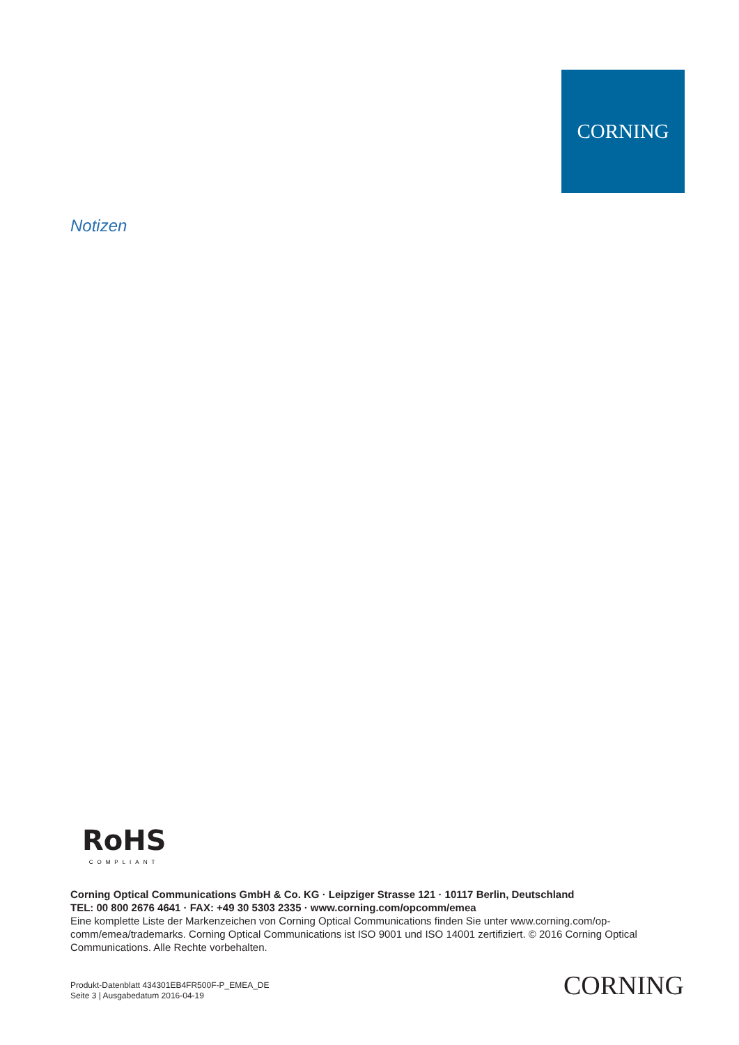CORNING
Notizen
RoHS
COMPLIANT
Corning Optical Communications GmbH & Co. KG · Leipziger Strasse 121 · 10117 Berlin, Deutschland
TEL: 00 800 2676 4641 · FAX: +49 30 5303 2335 · www.corning.com/opcomm/emea
Eine komplette Liste der Markenzeichen von Corning Optical Communications finden Sie unter www.corning.com/op-comm/emea/trademarks. Corning Optical Communications ist ISO 9001 und ISO 14001 zertifiziert. © 2016 Corning Optical Communications. Alle Rechte vorbehalten.
Produkt-Datenblatt 434301EB4FR500F-P_EMEA_DE
Seite 3 | Ausgabedatum 2016-04-19
CORNING